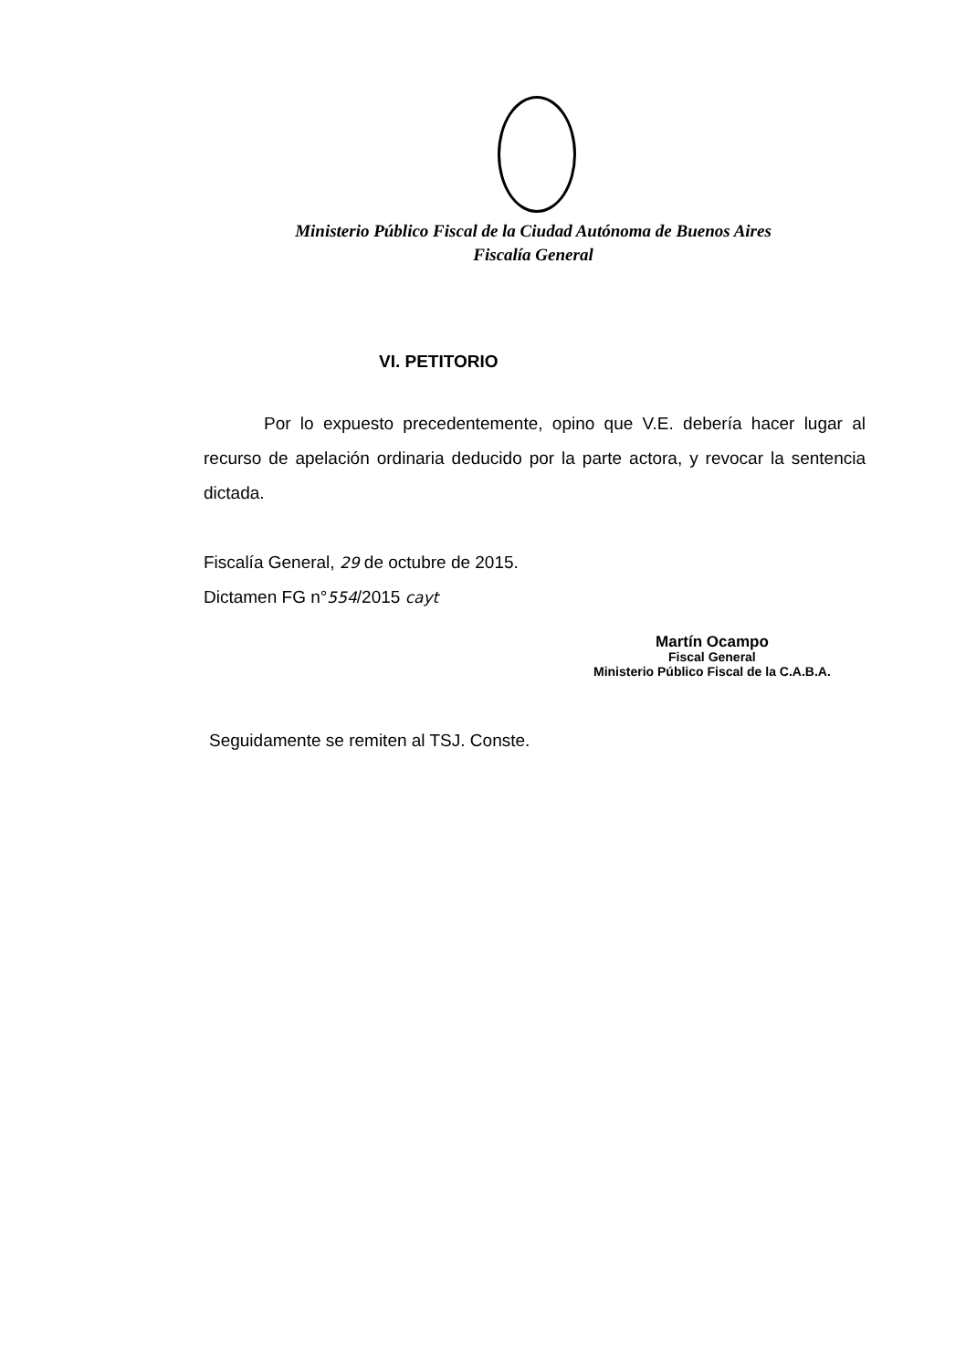Ministerio Público Fiscal de la Ciudad Autónoma de Buenos Aires
Fiscalía General
VI. PETITORIO
Por lo expuesto precedentemente, opino que V.E. debería hacer lugar al recurso de apelación ordinaria deducido por la parte actora, y revocar la sentencia dictada.
Fiscalía General, 29 de octubre de 2015.
Dictamen FG n°554/2015 cayt
Martín Ocampo
Fiscal General
Ministerio Público Fiscal de la C.A.B.A.
Seguidamente se remiten al TSJ. Conste.